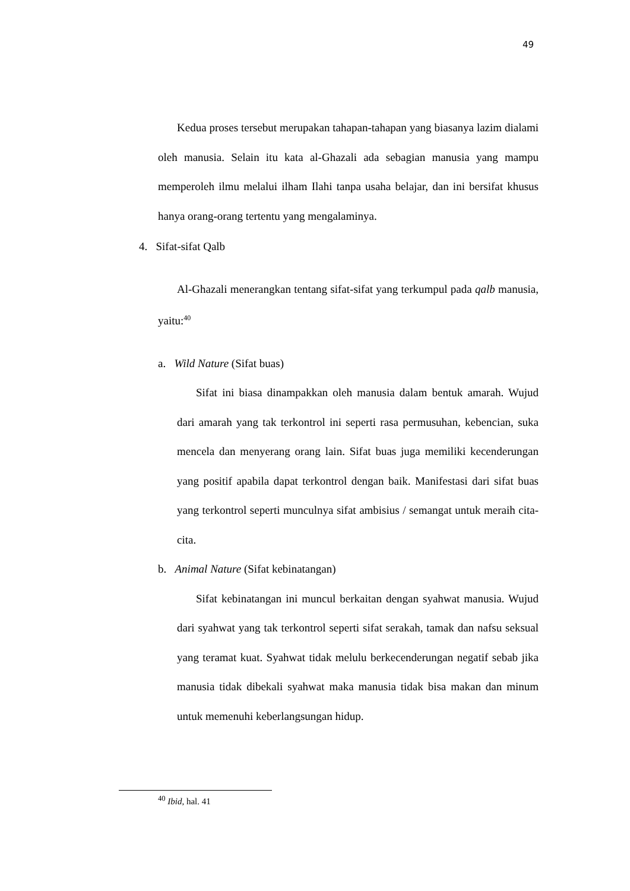49
Kedua proses tersebut merupakan tahapan-tahapan yang biasanya lazim dialami oleh manusia. Selain itu kata al-Ghazali ada sebagian manusia yang mampu memperoleh ilmu melalui ilham Ilahi tanpa usaha belajar, dan ini bersifat khusus hanya orang-orang tertentu yang mengalaminya.
4. Sifat-sifat Qalb
Al-Ghazali menerangkan tentang sifat-sifat yang terkumpul pada qalb manusia, yaitu:<sup>40</sup>
a. Wild Nature (Sifat buas)
Sifat ini biasa dinampakkan oleh manusia dalam bentuk amarah. Wujud dari amarah yang tak terkontrol ini seperti rasa permusuhan, kebencian, suka mencela dan menyerang orang lain. Sifat buas juga memiliki kecenderungan yang positif apabila dapat terkontrol dengan baik. Manifestasi dari sifat buas yang terkontrol seperti munculnya sifat ambisius / semangat untuk meraih cita-cita.
b. Animal Nature (Sifat kebinatangan)
Sifat kebinatangan ini muncul berkaitan dengan syahwat manusia. Wujud dari syahwat yang tak terkontrol seperti sifat serakah, tamak dan nafsu seksual yang teramat kuat. Syahwat tidak melulu berkecenderungan negatif sebab jika manusia tidak dibekali syahwat maka manusia tidak bisa makan dan minum untuk memenuhi keberlangsungan hidup.
<sup>40</sup> Ibid, hal. 41